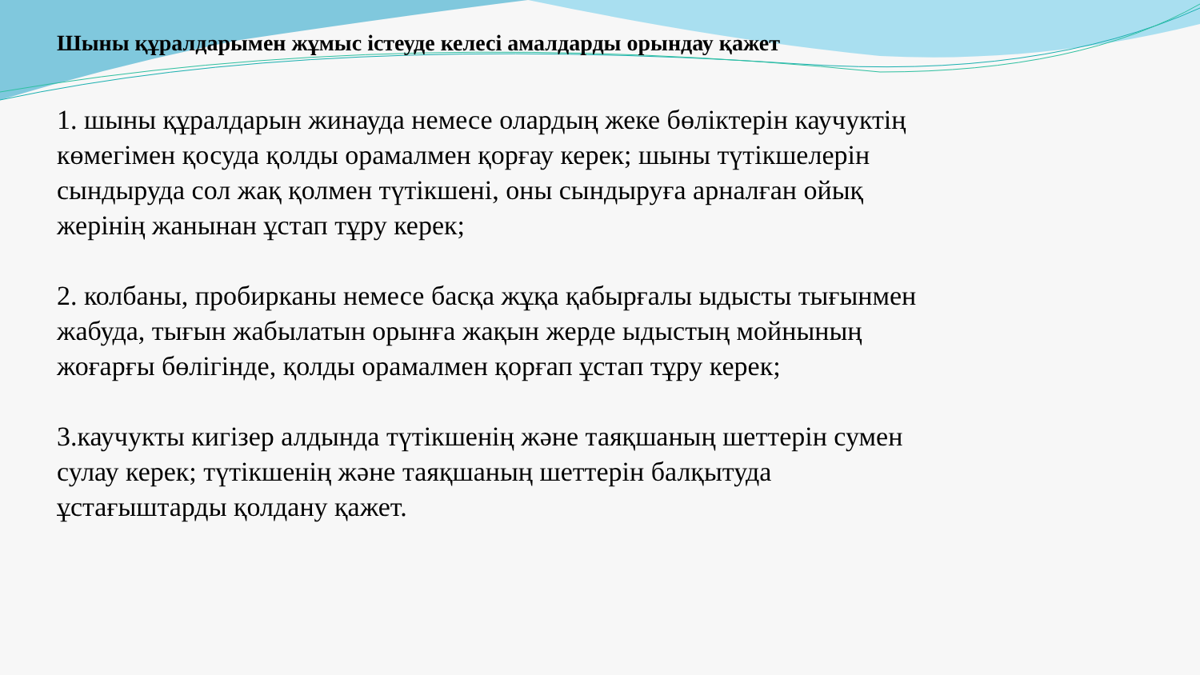Шыны құралдарымен жұмыс істеуде келесі амалдарды орындау қажет
1. шыны құралдарын жинауда немесе олардың жеке бөліктерін каучуктің көмегімен қосуда қолды орамалмен қорғау керек; шыны түтікшелерін сындыруда сол жақ қолмен түтікшені, оны сындыруға арналған ойық жерінің жанынан ұстап тұру керек;
2. колбаны, пробирканы немесе басқа жұқа қабырғалы ыдысты тығынмен
жабуда, тығын жабылатын орынға жақын жерде ыдыстың мойнының жоғарғы бөлігінде, қолды орамалмен қорғап ұстап тұру керек;
3.каучукты кигізер алдында түтікшенің және таяқшаның шеттерін сумен сулау керек; түтікшенің және таяқшаның шеттерін балқытуда ұстағыштарды қолдану қажет.